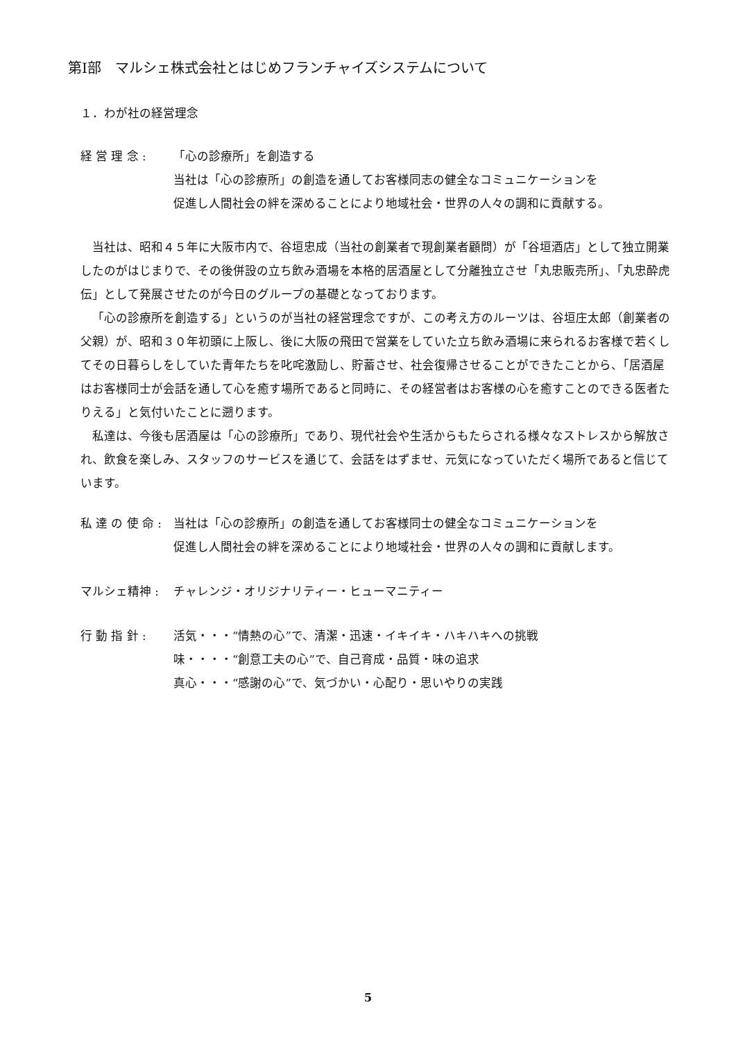第Ⅰ部　マルシェ株式会社とはじめフランチャイズシステムについて
１．わが社の経営理念
経 営 理 念 : 「心の診療所」を創造する
当社は「心の診療所」の創造を通してお客様同志の健全なコミュニケーションを
促進し人間社会の絆を深めることにより地域社会・世界の人々の調和に貢献する。
当社は、昭和４５年に大阪市内で、谷垣忠成（当社の創業者で現創業者顧問）が「谷垣酒店」として独立開業したのがはじまりで、その後併設の立ち飲み酒場を本格的居酒屋として分離独立させ「丸忠販売所」、「丸忠酔虎伝」として発展させたのが今日のグループの基礎となっております。
「心の診療所を創造する」というのが当社の経営理念ですが、この考え方のルーツは、谷垣庄太郎（創業者の父親）が、昭和３０年初頭に上阪し、後に大阪の飛田で営業をしていた立ち飲み酒場に来られるお客様で若くしてその日暮らしをしていた青年たちを叱咤激励し、貯蓄させ、社会復帰させることができたことから、「居酒屋はお客様同士が会話を通して心を癒す場所であると同時に、その経営者はお客様の心を癒すことのできる医者たりえる」と気付いたことに遡ります。
私達は、今後も居酒屋は「心の診療所」であり、現代社会や生活からもたらされる様々なストレスから解放され、飲食を楽しみ、スタッフのサービスを通じて、会話をはずませ、元気になっていただく場所であると信じています。
私 達 の 使 命 :
当社は「心の診療所」の創造を通してお客様同士の健全なコミュニケーションを
促進し人間社会の絆を深めることにより地域社会・世界の人々の調和に貢献します。
マルシェ精神 : チャレンジ・オリジナリティー・ヒューマニティー
行 動 指 針 : 活気・・・“情熱の心”で、清潔・迅速・イキイキ・ハキハキへの挑戦
味・・・・“創意工夫の心”で、自己育成・品質・味の追求
真心・・・“感謝の心”で、気づかい・心配り・思いやりの実践
5